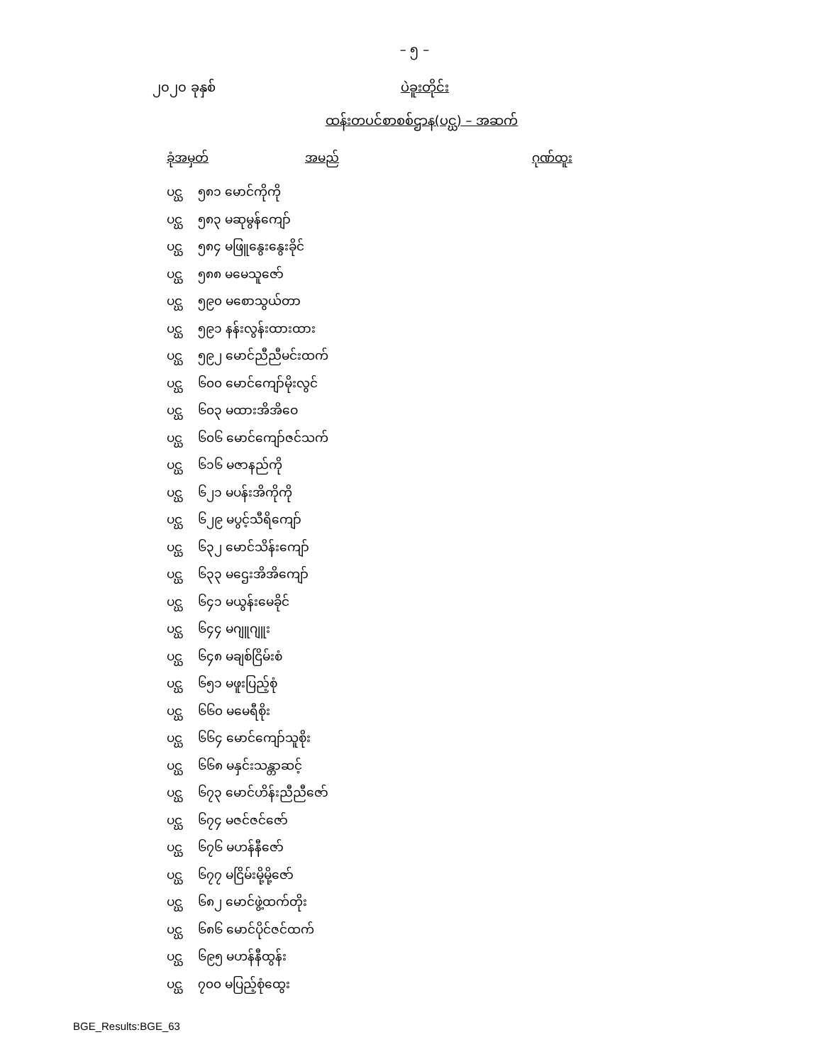– ၅ –
၂၀၂၀ ခုနှစ် ပဲခူးတိုင်း
ထန်းတပင်စာစစ်ဌာန(ပင္ဃ) – အဆက်
| ခုံအမှတ် | အမည် | ဂုဏ်ထူး |
| --- | --- | --- |
| ပင္ဃ ၅၈၁ မောင်ကိုကို | | |
| ပင္ဃ ၅၈၃ မဆုမွန်ကျော် | | |
| ပင္ဃ ၅၈၄ မဖြူနွေးနွေးခိုင် | | |
| ပင္ဃ ၅၈၈ မမေသူဇော် | | |
| ပင္ဃ ၅၉၀ မစောသွယ်တာ | | |
| ပင္ဃ ၅၉၁ နန်းလွန်းထားထား | | |
| ပင္ဃ ၅၉၂ မောင်ညီညီမင်းထက် | | |
| ပင္ဃ ၆၀၀ မောင်ကျော်မိုးလွင် | | |
| ပင္ဃ ၆၀၃ မထားအိအိဝေ | | |
| ပင္ဃ ၆၀၆ မောင်ကျော်ဇင်သက် | | |
| ပင္ဃ ၆၁၆ မဇာနည်ကို | | |
| ပင္ဃ ၆၂၁ မပန်းအိကိုကို | | |
| ပင္ဃ ၆၂၉ မပွင့်သီရိကျော် | | |
| ပင္ဃ ၆၃၂ မောင်သိန်းကျော် | | |
| ပင္ဃ ၆၃၃ မဌေးအိအိကျော် | | |
| ပင္ဃ ၆၄၁ မယွန်းမေခိုင် | | |
| ပင္ဃ ၆၄၄ မဂျူဂျူး | | |
| ပင္ဃ ၆၄၈ မချစ်ငြိမ်းစံ | | |
| ပင္ဃ ၆၅၁ မဖူးပြည့်စုံ | | |
| ပင္ဃ ၆၆၀ မမေရီစိုး | | |
| ပင္ဃ ၆၆၄ မောင်ကျော်သူစိုး | | |
| ပင္ဃ ၆၆၈ မနှင်းသန္တာဆင့် | | |
| ပင္ဃ ၆၇၃ မောင်ဟိန်းညီညီဇော် | | |
| ပင္ဃ ၆၇၄ မဇင်ဇင်ဇော် | | |
| ပင္ဃ ၆၇၆ မဟန်နီဇော် | | |
| ပင္ဃ ၆၇၇ မငြိမ်းမို့မို့ဇော် | | |
| ပင္ဃ ၆၈၂ မောင်ဖွဲ့ထက်တိုး | | |
| ပင္ဃ ၆၈၆ မောင်ပိုင်ဇင်ထက် | | |
| ပင္ဃ ၆၉၅ မဟန်နီထွန်း | | |
| ပင္ဃ ၇၀၀ မပြည့်စုံထွေး | | |
BGE_Results:BGE_63